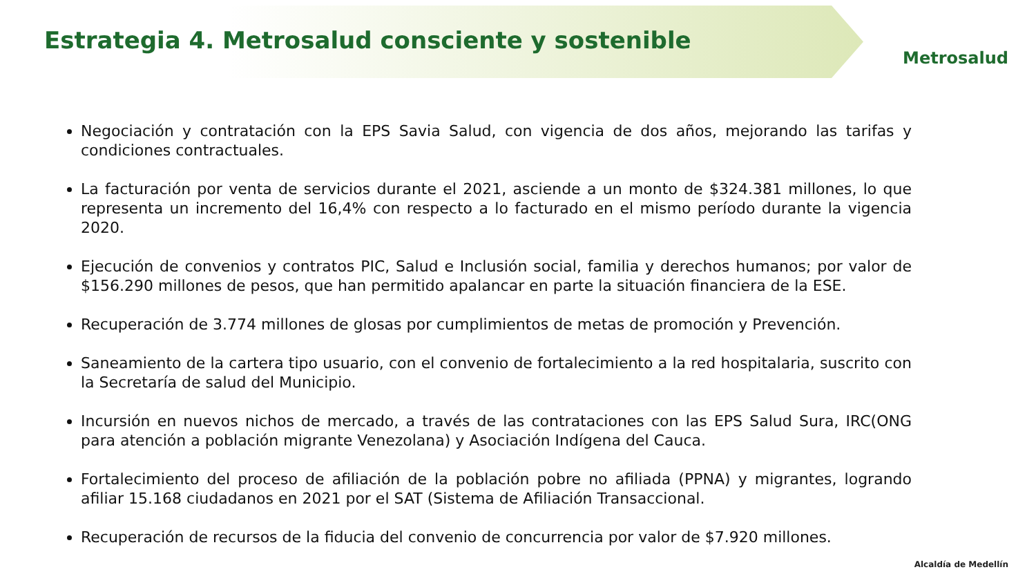Estrategia 4. Metrosalud consciente y sostenible
Metrosalud
Negociación y contratación con la EPS Savia Salud, con vigencia de dos años, mejorando las tarifas y condiciones contractuales.
La facturación por venta de servicios durante el 2021, asciende a un monto de $324.381 millones, lo que representa un incremento del 16,4% con respecto a lo facturado en el mismo período durante la vigencia 2020.
Ejecución de convenios y contratos PIC, Salud e Inclusión social, familia y derechos humanos; por valor de $156.290 millones de pesos, que han permitido apalancar en parte la situación financiera de la ESE.
Recuperación de 3.774 millones de glosas por cumplimientos de metas de promoción y Prevención.
Saneamiento de la cartera tipo usuario, con el convenio de fortalecimiento a la red hospitalaria, suscrito con la Secretaría de salud del Municipio.
Incursión en nuevos nichos de mercado, a través de las contrataciones con las EPS Salud Sura, IRC(ONG para atención a población migrante Venezolana) y Asociación Indígena del Cauca.
Fortalecimiento del proceso de afiliación de la población pobre no afiliada (PPNA) y migrantes, logrando afiliar 15.168 ciudadanos en 2021 por el SAT (Sistema de Afiliación Transaccional.
Recuperación de recursos de la fiducia del convenio de concurrencia por valor de $7.920 millones.
Alcaldía de Medellín